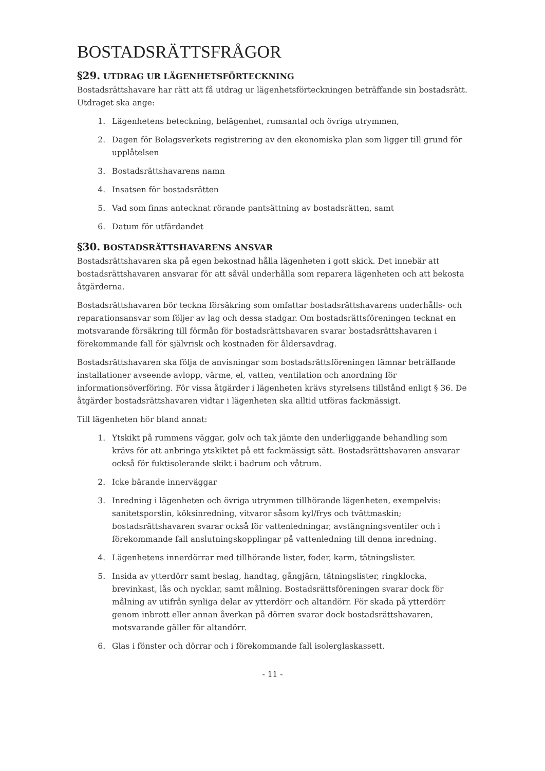BOSTADSRÄTTSFRÅGOR
§29. UTDRAG UR LÄGENHETSFÖRTECKNING
Bostadsrättshavare har rätt att få utdrag ur lägenhetsförteckningen beträffande sin bostadsrätt. Utdraget ska ange:
1. Lägenhetens beteckning, belägenhet, rumsantal och övriga utrymmen,
2. Dagen för Bolagsverkets registrering av den ekonomiska plan som ligger till grund för upplåtelsen
3. Bostadsrättshavarens namn
4. Insatsen för bostadsrätten
5. Vad som finns antecknat rörande pantsättning av bostadsrätten, samt
6. Datum för utfärdandet
§30. BOSTADSRÄTTSHAVARENS ANSVAR
Bostadsrättshavaren ska på egen bekostnad hålla lägenheten i gott skick. Det innebär att bostadsrättshavaren ansvarar för att såväl underhålla som reparera lägenheten och att bekosta åtgärderna.
Bostadsrättshavaren bör teckna försäkring som omfattar bostadsrättshavarens underhålls- och reparationsansvar som följer av lag och dessa stadgar. Om bostadsrättsföreningen tecknat en motsvarande försäkring till förmån för bostadsrättshavaren svarar bostadsrättshavaren i förekommande fall för självrisk och kostnaden för åldersavdrag.
Bostadsrättshavaren ska följa de anvisningar som bostadsrättsföreningen lämnar beträffande installationer avseende avlopp, värme, el, vatten, ventilation och anordning för informationsöverföring. För vissa åtgärder i lägenheten krävs styrelsens tillstånd enligt § 36. De åtgärder bostadsrättshavaren vidtar i lägenheten ska alltid utföras fackmässigt.
Till lägenheten hör bland annat:
1. Ytskikt på rummens väggar, golv och tak jämte den underliggande behandling som krävs för att anbringa ytskiktet på ett fackmässigt sätt. Bostadsrättshavaren ansvarar också för fuktisolerande skikt i badrum och våtrum.
2. Icke bärande innerväggar
3. Inredning i lägenheten och övriga utrymmen tillhörande lägenheten, exempelvis: sanitetsporslin, köksinredning, vitvaror såsom kyl/frys och tvättmaskin; bostadsrättshavaren svarar också för vattenledningar, avstängningsventiler och i förekommande fall anslutningskopplingar på vattenledning till denna inredning.
4. Lägenhetens innerdörrar med tillhörande lister, foder, karm, tätningslister.
5. Insida av ytterdörr samt beslag, handtag, gångjärn, tätningslister, ringklocka, brevinkast, lås och nycklar, samt målning. Bostadsrättsföreningen svarar dock för målning av utifrån synliga delar av ytterdörr och altandörr. För skada på ytterdörr genom inbrott eller annan åverkan på dörren svarar dock bostadsrättshavaren, motsvarande gäller för altandörr.
6. Glas i fönster och dörrar och i förekommande fall isolerglaskassett.
- 11 -